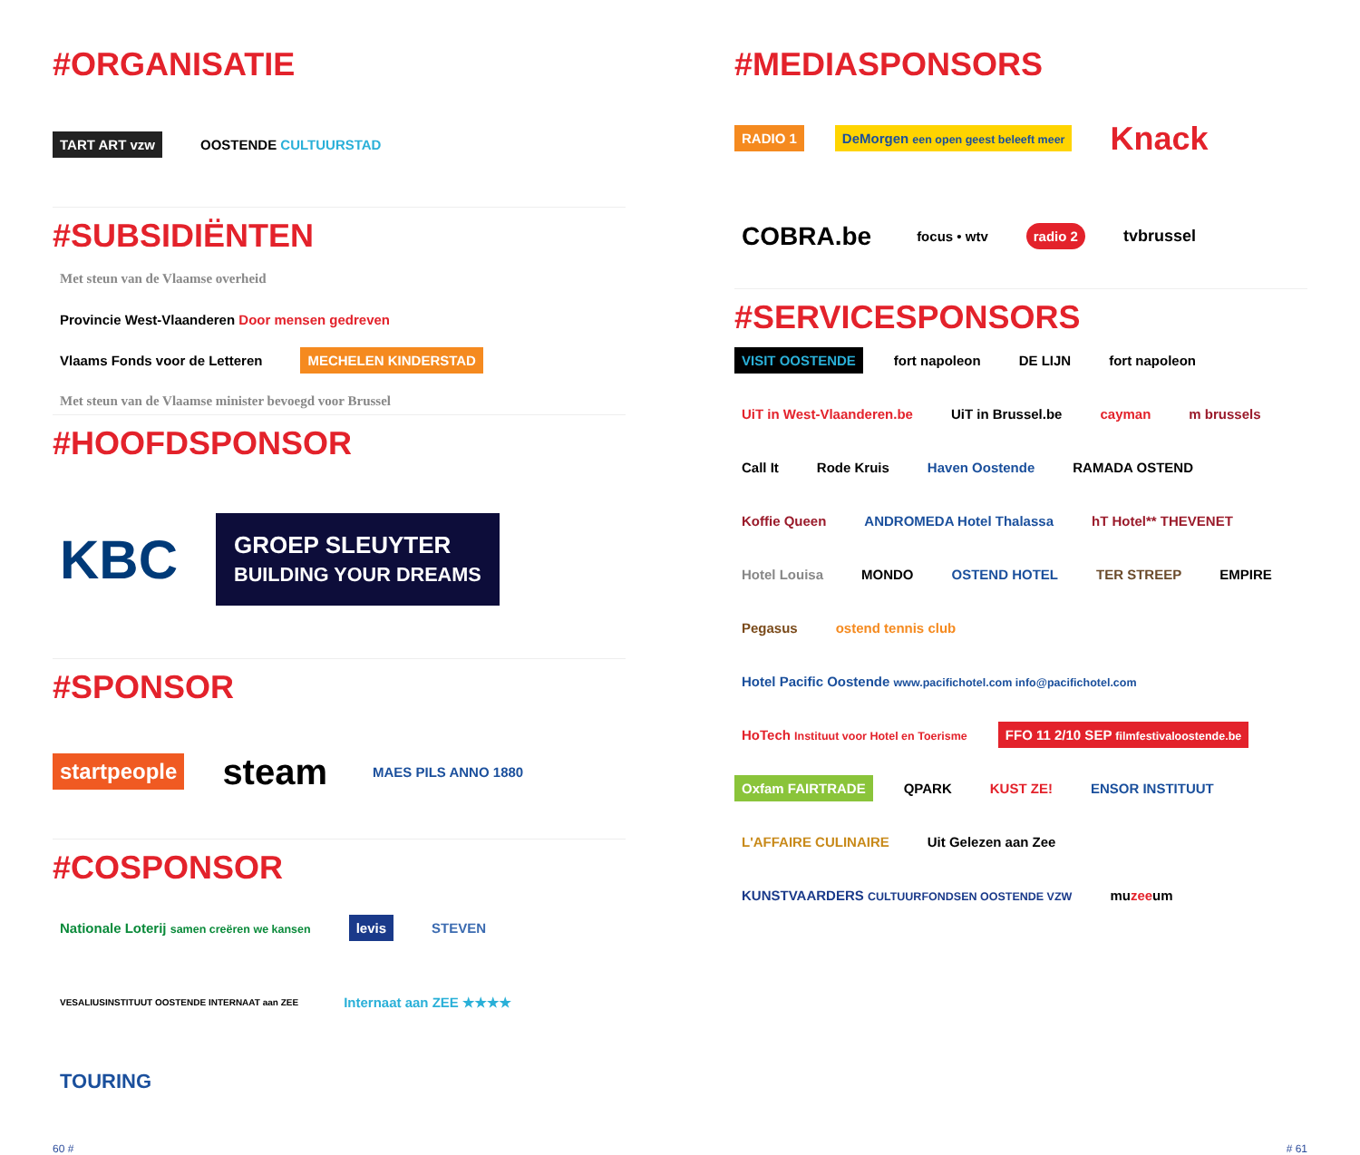#ORGANISATIE
TART ART vzw OOSTENDE CULTUURSTAD
#SUBSIDIËNTEN
Met steun van de Vlaamse overheid Provincie West-Vlaanderen Door mensen gedreven Vlaams Fonds voor de Letteren MECHELEN KINDERSTAD Met steun van de Vlaamse minister bevoegd voor Brussel
#HOOFDSPONSOR
KBC GROEP SLEUYTER
BUILDING YOUR DREAMS
#SPONSOR
startpeople steam MAES PILS ANNO 1880
#COSPONSOR
Nationale Loterij samen creëren we kansen levis STEVEN VESALIUSINSTITUUT OOSTENDE INTERNAAT aan ZEE Internaat aan ZEE ★★★★ TOURING
#MEDIASPONSORS
RADIO 1 DeMorgen een open geest beleeft meer Knack COBRA.be focus • wtv radio 2 tvbrussel
#SERVICESPONSORS
VISIT OOSTENDE fort napoleon DE LIJN fort napoleon UiT in West-Vlaanderen.be UiT in Brussel.be cayman m brussels Call It Rode Kruis Haven Oostende RAMADA OSTEND Koffie Queen ANDROMEDA Hotel Thalassa hT Hotel** THEVENET Hotel Louisa MONDO OSTEND HOTEL TER STREEP EMPIRE Pegasus ostend tennis club Hotel Pacific Oostende www.pacifichotel.com info@pacifichotel.com HoTech Instituut voor Hotel en Toerisme FFO 11 2/10 SEP filmfestivaloostende.be Oxfam FAIRTRADE QPARK KUST ZE! ENSOR INSTITUUT L'AFFAIRE CULINAIRE Uit Gelezen aan Zee KUNSTVAARDERS CULTUURFONDSEN OOSTENDE VZW muzeeum
60 # # 61